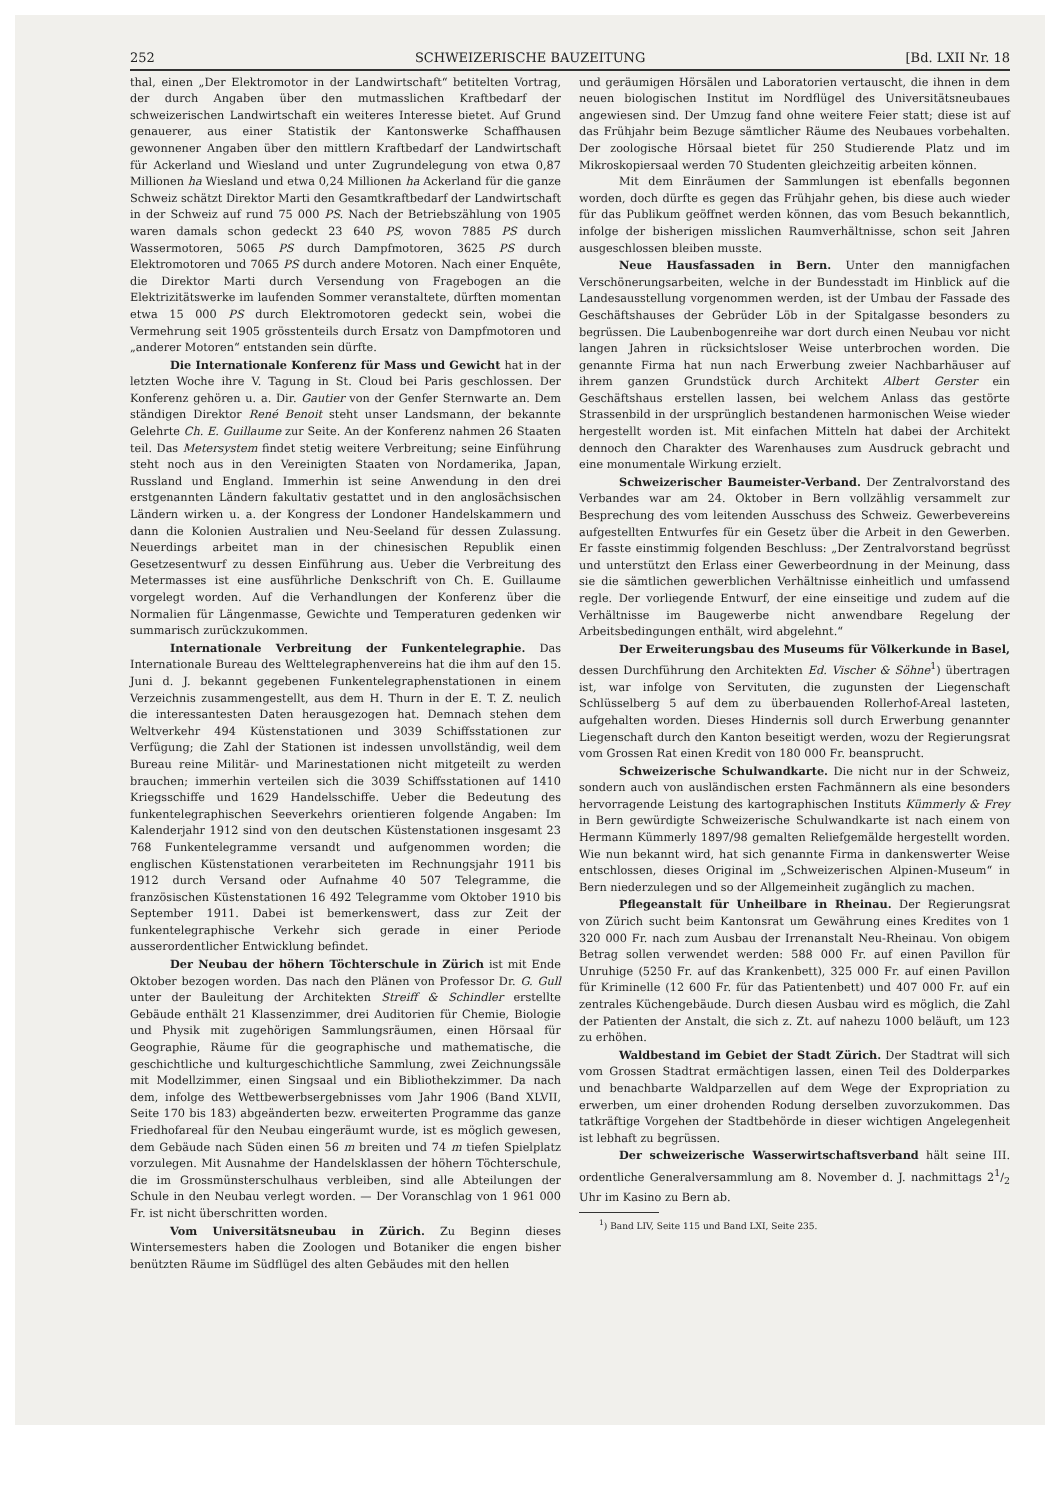252 SCHWEIZERISCHE BAUZEITUNG [Bd. LXII Nr. 18
thal, einen „Der Elektromotor in der Landwirtschaft“ betitelten Vortrag, der durch Angaben über den mutmasslichen Kraftbedarf der schweizerischen Landwirtschaft ein weiteres Interesse bietet. Auf Grund genauerer, aus einer Statistik der Kantonswerke Schaffhausen gewonnener Angaben über den mittlern Kraftbedarf der Landwirtschaft für Ackerland und Wiesland und unter Zugrundelegung von etwa 0,87 Millionen ha Wiesland und etwa 0,24 Millionen ha Ackerland für die ganze Schweiz schätzt Direktor Marti den Gesamtkraftbedarf der Landwirtschaft in der Schweiz auf rund 75 000 PS. Nach der Betriebszählung von 1905 waren damals schon gedeckt 23 640 PS, wovon 7885 PS durch Wassermotoren, 5065 PS durch Dampfmotoren, 3625 PS durch Elektromotoren und 7065 PS durch andere Motoren. Nach einer Enquête, die Direktor Marti durch Versendung von Fragebogen an die Elektrizitätswerke im laufenden Sommer veranstaltete, dürften momentan etwa 15 000 PS durch Elektromotoren gedeckt sein, wobei die Vermehrung seit 1905 grösstenteils durch Ersatz von Dampfmotoren und „anderer Motoren“ entstanden sein dürfte.
Die Internationale Konferenz für Mass und Gewicht hat in der letzten Woche ihre V. Tagung in St. Cloud bei Paris geschlossen. Der Konferenz gehören u. a. Dir. Gautier von der Genfer Sternwarte an. Dem ständigen Direktor René Benoit steht unser Landsmann, der bekannte Gelehrte Ch. E. Guillaume zur Seite. An der Konferenz nahmen 26 Staaten teil. Das Metersystem findet stetig weitere Verbreitung; seine Einführung steht noch aus in den Vereinigten Staaten von Nordamerika, Japan, Russland und England. Immerhin ist seine Anwendung in den drei erstgenannten Ländern fakultativ gestattet und in den anglosächsischen Ländern wirken u. a. der Kongress der Londoner Handelskammern und dann die Kolonien Australien und Neu-Seeland für dessen Zulassung. Neuerdings arbeitet man in der chinesischen Republik einen Gesetzesentwurf zu dessen Einführung aus. Ueber die Verbreitung des Metermasses ist eine ausführliche Denkschrift von Ch. E. Guillaume vorgelegt worden. Auf die Verhandlungen der Konferenz über die Normalien für Längenmasse, Gewichte und Temperaturen gedenken wir summarisch zurückzukommen.
Internationale Verbreitung der Funkentelegraphie. Das Internationale Bureau des Welttelegraphenvereins hat die ihm auf den 15. Juni d. J. bekannt gegebenen Funkentelegraphenstationen in einem Verzeichnis zusammengestellt, aus dem H. Thurn in der E. T. Z. neulich die interessantesten Daten herausgezogen hat. Demnach stehen dem Weltverkehr 494 Küstenstationen und 3039 Schiffsstationen zur Verfügung; die Zahl der Stationen ist indessen unvollständig, weil dem Bureau reine Militär- und Marinestationen nicht mitgeteilt zu werden brauchen; immerhin verteilen sich die 3039 Schiffsstationen auf 1410 Kriegsschiffe und 1629 Handelsschiffe. Ueber die Bedeutung des funkentelegraphischen Seeverkehrs orientieren folgende Angaben: Im Kalenderjahr 1912 sind von den deutschen Küstenstationen insgesamt 23 768 Funkentelegramme versandt und aufgenommen worden; die englischen Küstenstationen verarbeiteten im Rechnungsjahr 1911 bis 1912 durch Versand oder Aufnahme 40 507 Telegramme, die französischen Küstenstationen 16 492 Telegramme vom Oktober 1910 bis September 1911. Dabei ist bemerkenswert, dass zur Zeit der funkentelegraphische Verkehr sich gerade in einer Periode ausserordentlicher Entwicklung befindet.
Der Neubau der höhern Töchterschule in Zürich ist mit Ende Oktober bezogen worden. Das nach den Plänen von Professor Dr. G. Gull unter der Bauleitung der Architekten Streiff & Schindler erstellte Gebäude enthält 21 Klassenzimmer, drei Auditorien für Chemie, Biologie und Physik mit zugehörigen Sammlungsräumen, einen Hörsaal für Geographie, Räume für die geographische und mathematische, die geschichtliche und kulturgeschichtliche Sammlung, zwei Zeichnungssäle mit Modellzimmer, einen Singsaal und ein Bibliothekzimmer. Da nach dem, infolge des Wettbewerbsergebnisses vom Jahr 1906 (Band XLVII, Seite 170 bis 183) abgeänderten bezw. erweiterten Programme das ganze Friedhofareal für den Neubau eingeräumt wurde, ist es möglich gewesen, dem Gebäude nach Süden einen 56 m breiten und 74 m tiefen Spielplatz vorzulegen. Mit Ausnahme der Handelsklassen der höhern Töchterschule, die im Grossmünsterschulhaus verbleiben, sind alle Abteilungen der Schule in den Neubau verlegt worden. — Der Voranschlag von 1 961 000 Fr. ist nicht überschritten worden.
Vom Universitätsneubau in Zürich. Zu Beginn dieses Wintersemesters haben die Zoologen und Botaniker die engen bisher benützten Räume im Südflügel des alten Gebäudes mit den hellen
und geräumigen Hörsälen und Laboratorien vertauscht, die ihnen in dem neuen biologischen Institut im Nordflügel des Universitätsneubaues angewiesen sind. Der Umzug fand ohne weitere Feier statt; diese ist auf das Frühjahr beim Bezuge sämtlicher Räume des Neubaues vorbehalten. Der zoologische Hörsaal bietet für 250 Studierende Platz und im Mikroskopiersaal werden 70 Studenten gleichzeitig arbeiten können.
Mit dem Einräumen der Sammlungen ist ebenfalls begonnen worden, doch dürfte es gegen das Frühjahr gehen, bis diese auch wieder für das Publikum geöffnet werden können, das vom Besuch bekanntlich, infolge der bisherigen misslichen Raumverhältnisse, schon seit Jahren ausgeschlossen bleiben musste.
Neue Hausfassaden in Bern. Unter den mannigfachen Verschönerungsarbeiten, welche in der Bundesstadt im Hinblick auf die Landesausstellung vorgenommen werden, ist der Umbau der Fassade des Geschäftshauses der Gebrüder Löb in der Spitalgasse besonders zu begrüssen. Die Laubenbogenreihe war dort durch einen Neubau vor nicht langen Jahren in rücksichtsloser Weise unterbrochen worden. Die genannte Firma hat nun nach Erwerbung zweier Nachbarhäuser auf ihrem ganzen Grundstück durch Architekt Albert Gerster ein Geschäftshaus erstellen lassen, bei welchem Anlass das gestörte Strassenbild in der ursprünglich bestandenen harmonischen Weise wieder hergestellt worden ist. Mit einfachen Mitteln hat dabei der Architekt dennoch den Charakter des Warenhauses zum Ausdruck gebracht und eine monumentale Wirkung erzielt.
Schweizerischer Baumeister-Verband. Der Zentralvorstand des Verbandes war am 24. Oktober in Bern vollzählig versammelt zur Besprechung des vom leitenden Ausschuss des Schweiz. Gewerbevereins aufgestellten Entwurfes für ein Gesetz über die Arbeit in den Gewerben. Er fasste einstimmig folgenden Beschluss: „Der Zentralvorstand begrüsst und unterstützt den Erlass einer Gewerbeordnung in der Meinung, dass sie die sämtlichen gewerblichen Verhältnisse einheitlich und umfassend regle. Der vorliegende Entwurf, der eine einseitige und zudem auf die Verhältnisse im Baugewerbe nicht anwendbare Regelung der Arbeitsbedingungen enthält, wird abgelehnt.“
Der Erweiterungsbau des Museums für Völkerkunde in Basel, dessen Durchführung den Architekten Ed. Vischer & Söhne<sup>1</sup>) übertragen ist, war infolge von Servituten, die zugunsten der Liegenschaft Schlüsselberg 5 auf dem zu überbauenden Rollerhof-Areal lasteten, aufgehalten worden. Dieses Hindernis soll durch Erwerbung genannter Liegenschaft durch den Kanton beseitigt werden, wozu der Regierungsrat vom Grossen Rat einen Kredit von 180 000 Fr. beansprucht.
Schweizerische Schulwandkarte. Die nicht nur in der Schweiz, sondern auch von ausländischen ersten Fachmännern als eine besonders hervorragende Leistung des kartographischen Instituts Kümmerly & Frey in Bern gewürdigte Schweizerische Schulwandkarte ist nach einem von Hermann Kümmerly 1897/98 gemalten Reliefgemälde hergestellt worden. Wie nun bekannt wird, hat sich genannte Firma in dankenswerter Weise entschlossen, dieses Original im „Schweizerischen Alpinen-Museum“ in Bern niederzulegen und so der Allgemeinheit zugänglich zu machen.
Pflegeanstalt für Unheilbare in Rheinau. Der Regierungsrat von Zürich sucht beim Kantonsrat um Gewährung eines Kredites von 1 320 000 Fr. nach zum Ausbau der Irrenanstalt Neu-Rheinau. Von obigem Betrag sollen verwendet werden: 588 000 Fr. auf einen Pavillon für Unruhige (5250 Fr. auf das Krankenbett), 325 000 Fr. auf einen Pavillon für Kriminelle (12 600 Fr. für das Patientenbett) und 407 000 Fr. auf ein zentrales Küchengebäude. Durch diesen Ausbau wird es möglich, die Zahl der Patienten der Anstalt, die sich z. Zt. auf nahezu 1000 beläuft, um 123 zu erhöhen.
Waldbestand im Gebiet der Stadt Zürich. Der Stadtrat will sich vom Grossen Stadtrat ermächtigen lassen, einen Teil des Dolderparkes und benachbarte Waldparzellen auf dem Wege der Expropriation zu erwerben, um einer drohenden Rodung derselben zuvorzukommen. Das tatkräftige Vorgehen der Stadtbehörde in dieser wichtigen Angelegenheit ist lebhaft zu begrüssen.
Der schweizerische Wasserwirtschaftsverband hält seine III. ordentliche Generalversammlung am 8. November d. J. nachmittags 21/2 Uhr im Kasino zu Bern ab.
<sup>1</sup>) Band LIV, Seite 115 und Band LXI, Seite 235.